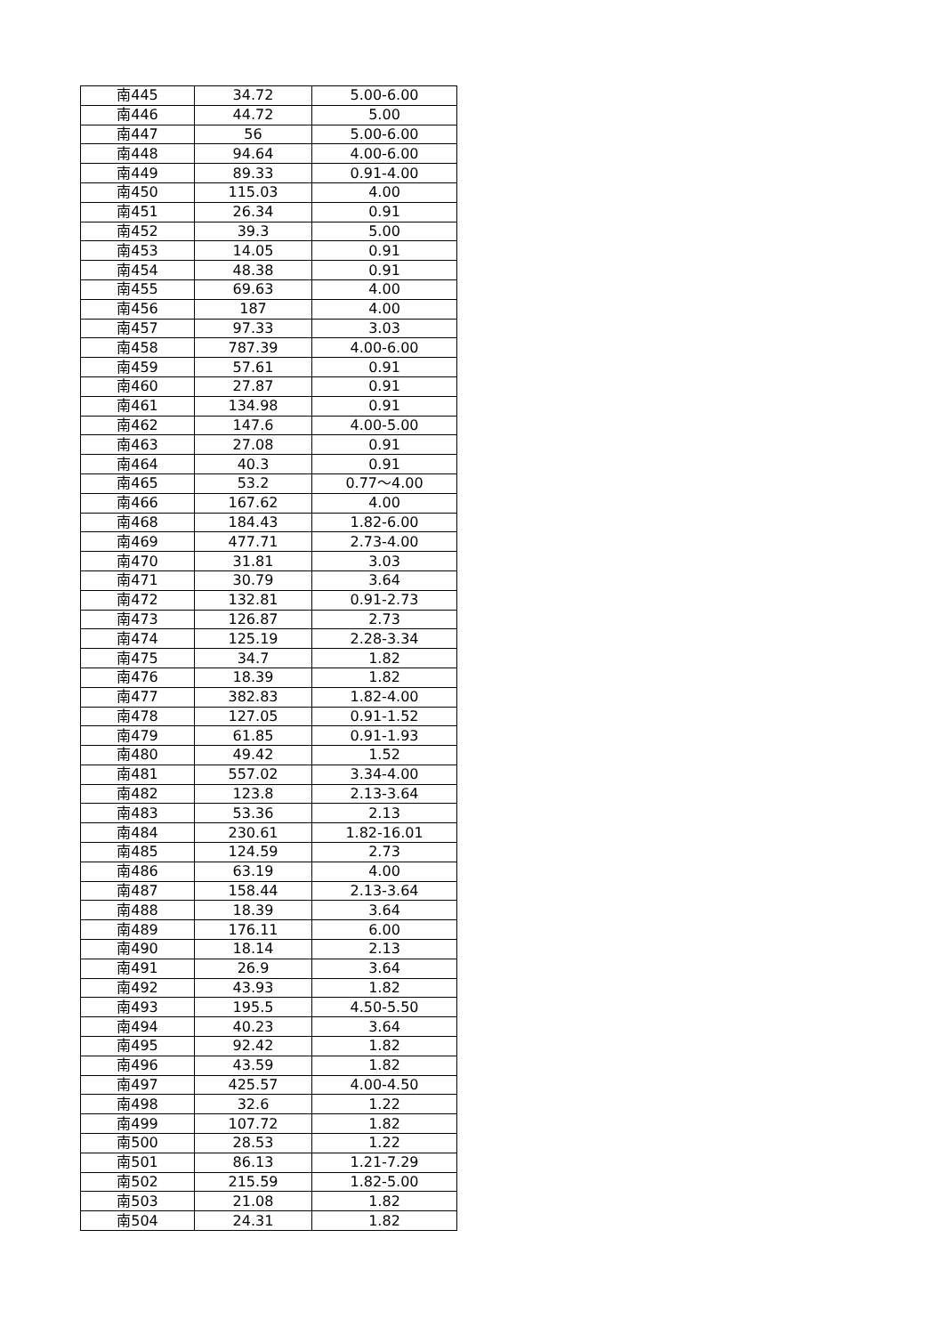| 南445 | 34.72 | 5.00-6.00 |
| 南446 | 44.72 | 5.00 |
| 南447 | 56 | 5.00-6.00 |
| 南448 | 94.64 | 4.00-6.00 |
| 南449 | 89.33 | 0.91-4.00 |
| 南450 | 115.03 | 4.00 |
| 南451 | 26.34 | 0.91 |
| 南452 | 39.3 | 5.00 |
| 南453 | 14.05 | 0.91 |
| 南454 | 48.38 | 0.91 |
| 南455 | 69.63 | 4.00 |
| 南456 | 187 | 4.00 |
| 南457 | 97.33 | 3.03 |
| 南458 | 787.39 | 4.00-6.00 |
| 南459 | 57.61 | 0.91 |
| 南460 | 27.87 | 0.91 |
| 南461 | 134.98 | 0.91 |
| 南462 | 147.6 | 4.00-5.00 |
| 南463 | 27.08 | 0.91 |
| 南464 | 40.3 | 0.91 |
| 南465 | 53.2 | 0.77～4.00 |
| 南466 | 167.62 | 4.00 |
| 南468 | 184.43 | 1.82-6.00 |
| 南469 | 477.71 | 2.73-4.00 |
| 南470 | 31.81 | 3.03 |
| 南471 | 30.79 | 3.64 |
| 南472 | 132.81 | 0.91-2.73 |
| 南473 | 126.87 | 2.73 |
| 南474 | 125.19 | 2.28-3.34 |
| 南475 | 34.7 | 1.82 |
| 南476 | 18.39 | 1.82 |
| 南477 | 382.83 | 1.82-4.00 |
| 南478 | 127.05 | 0.91-1.52 |
| 南479 | 61.85 | 0.91-1.93 |
| 南480 | 49.42 | 1.52 |
| 南481 | 557.02 | 3.34-4.00 |
| 南482 | 123.8 | 2.13-3.64 |
| 南483 | 53.36 | 2.13 |
| 南484 | 230.61 | 1.82-16.01 |
| 南485 | 124.59 | 2.73 |
| 南486 | 63.19 | 4.00 |
| 南487 | 158.44 | 2.13-3.64 |
| 南488 | 18.39 | 3.64 |
| 南489 | 176.11 | 6.00 |
| 南490 | 18.14 | 2.13 |
| 南491 | 26.9 | 3.64 |
| 南492 | 43.93 | 1.82 |
| 南493 | 195.5 | 4.50-5.50 |
| 南494 | 40.23 | 3.64 |
| 南495 | 92.42 | 1.82 |
| 南496 | 43.59 | 1.82 |
| 南497 | 425.57 | 4.00-4.50 |
| 南498 | 32.6 | 1.22 |
| 南499 | 107.72 | 1.82 |
| 南500 | 28.53 | 1.22 |
| 南501 | 86.13 | 1.21-7.29 |
| 南502 | 215.59 | 1.82-5.00 |
| 南503 | 21.08 | 1.82 |
| 南504 | 24.31 | 1.82 |